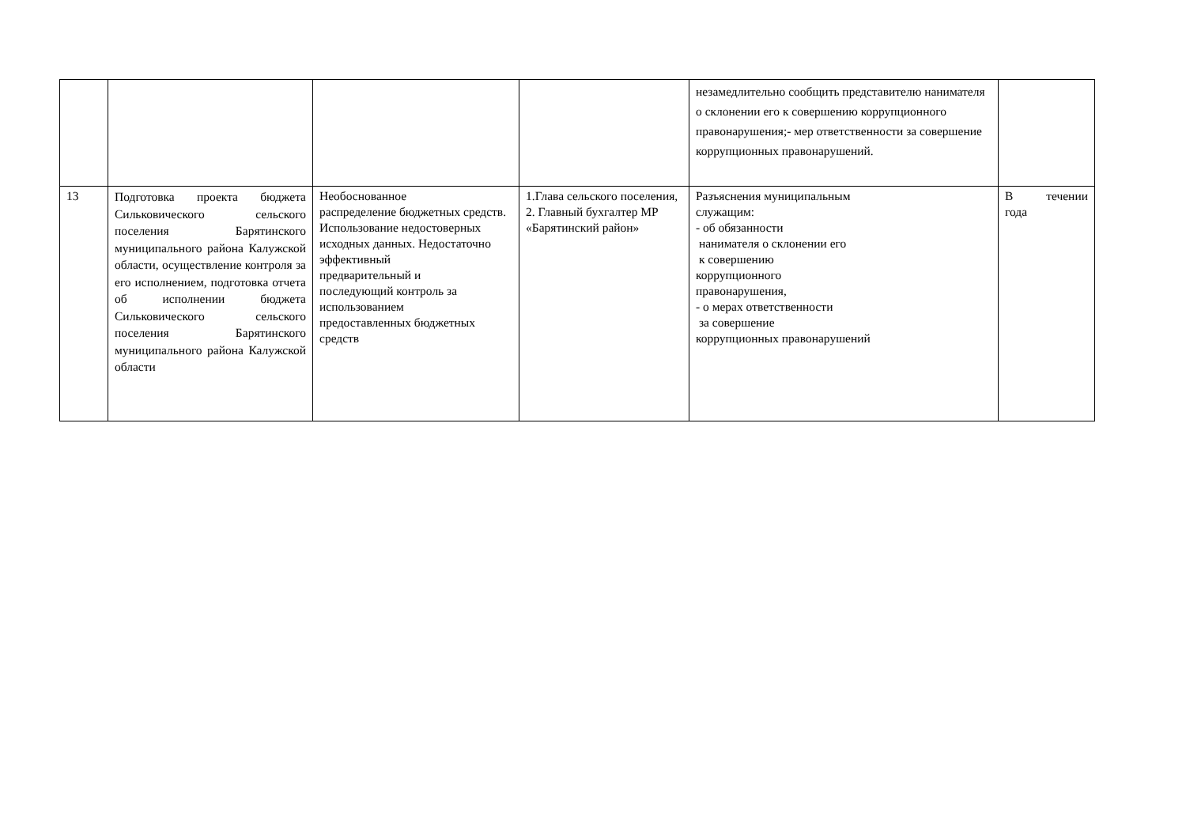| | | | | незамедлительно сообщить представителю нанимателя о склонении его к совершению коррупционного правонарушения;- мер ответственности за совершение коррупционных правонарушений. | |
| 13 | Подготовка проекта бюджета Сильковического сельского поселения Барятинского муниципального района Калужской области, осуществление контроля за его исполнением, подготовка отчета об исполнении бюджета Сильковического сельского поселения Барятинского муниципального района Калужской области | Необоснованное распределение бюджетных средств. Использование недостоверных исходных данных. Недостаточно эффективный предварительный и последующий контроль за использованием предоставленных бюджетных средств | 1.Глава сельского поселения, 2. Главный бухгалтер МР «Барятинский район» | Разъяснения муниципальным служащим: - об обязанности нанимателя о склонении его к совершению коррупционного правонарушения, - о мерах ответственности за совершение коррупционных правонарушений | В течении года |